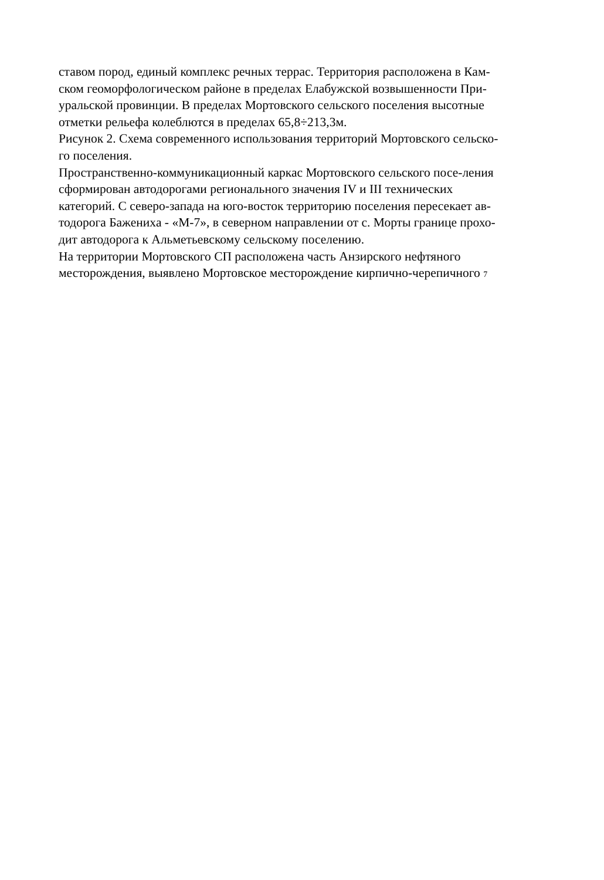ставом пород, единый комплекс речных террас. Территория расположена в Кам-
ском геоморфологическом районе в пределах Елабужской возвышенности При-
уральской провинции. В пределах Мортовского сельского поселения высотные
отметки рельефа колеблются в пределах 65,8÷213,3м.
Рисунок 2. Схема современного использования территорий Мортовского сельско-
го поселения.
Пространственно-коммуникационный каркас Мортовского сельского посе-ления
сформирован автодорогами регионального значения IV и III технических
категорий. С северо-запада на юго-восток территорию поселения пересекает ав-
тодорога Баженихa - «М-7», в северном направлении от с. Морты границе прохо-
дит автодорога к Альметьевскому сельскому поселению.
На территории Мортовского СП расположена часть Анзирского нефтяного
месторождения, выявлено Мортовское месторождение кирпично-черепичного 7